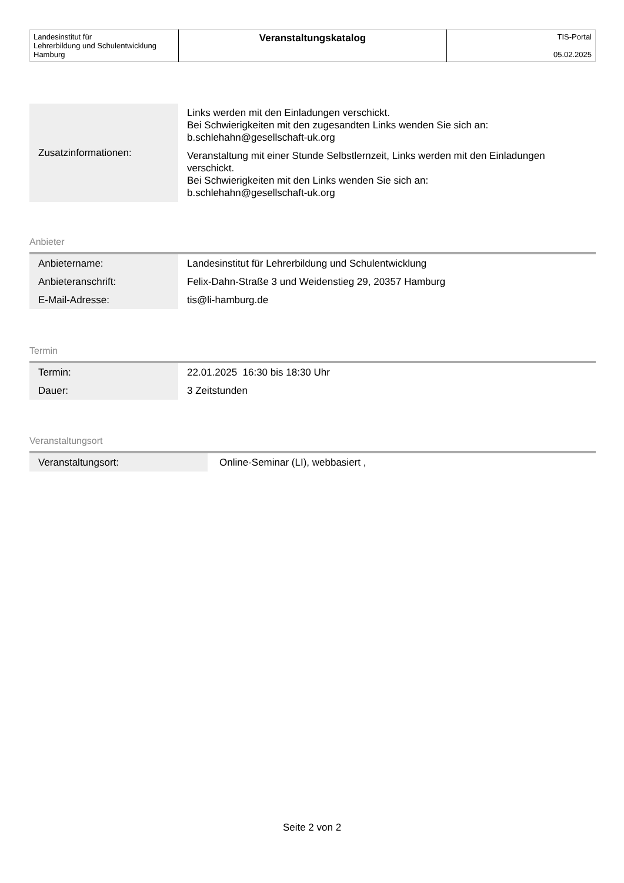| Landesinstitut für Lehrerbildung und Schulentwicklung Hamburg | Veranstaltungskatalog | TIS-Portal 05.02.2025 |
| Zusatzinformationen: | Links werden mit den Einladungen verschickt. Bei Schwierigkeiten mit den zugesandten Links wenden Sie sich an: b.schlehahn@gesellschaft-uk.org Veranstaltung mit einer Stunde Selbstlernzeit, Links werden mit den Einladungen verschickt. Bei Schwierigkeiten mit den Links wenden Sie sich an: b.schlehahn@gesellschaft-uk.org |
Anbieter
| Anbietername: | Landesinstitut für Lehrerbildung und Schulentwicklung |
| Anbieteranschrift: | Felix-Dahn-Straße 3 und Weidenstieg 29, 20357 Hamburg |
| E-Mail-Adresse: | tis@li-hamburg.de |
Termin
| Termin: | 22.01.2025 16:30 bis 18:30 Uhr |
| Dauer: | 3 Zeitstunden |
Veranstaltungsort
| Veranstaltungsort: | Online-Seminar (LI), webbasiert , |
Seite 2 von 2